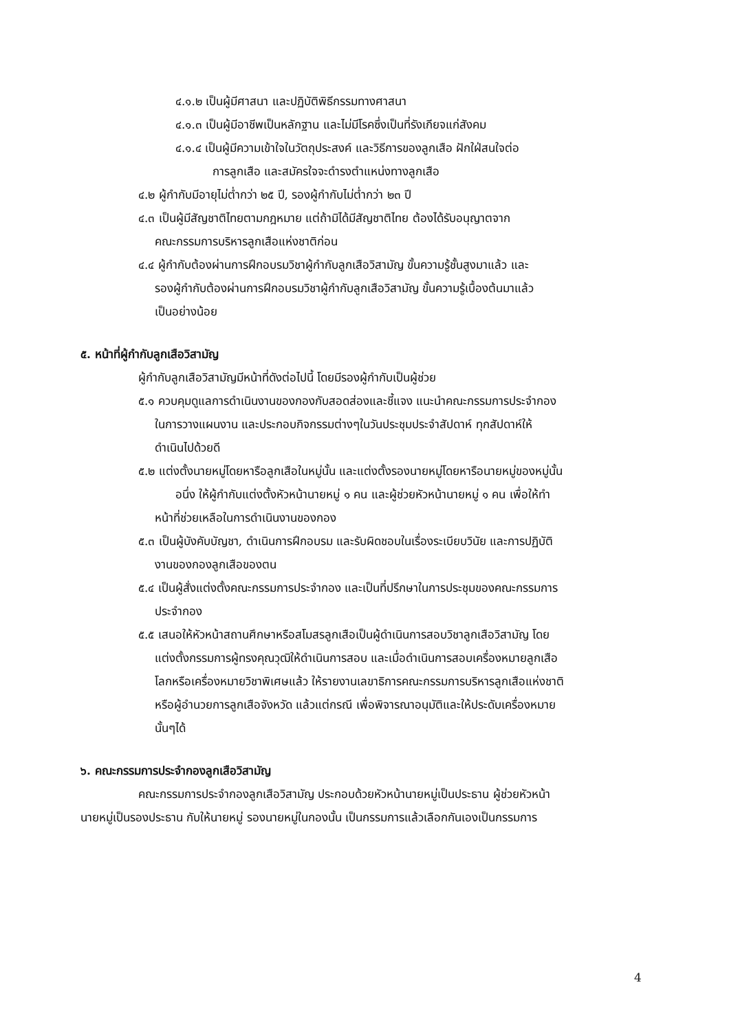๔.๑.๒ เป็นผู้มีศาสนา และปฏิบัติพิธีกรรมทางศาสนา
๔.๑.๓ เป็นผู้มีอาชีพเป็นหลักฐาน และไม่มีโรคซึ่งเป็นที่รังเกียจแก่สังคม
๔.๑.๔ เป็นผู้มีความเข้าใจในวัตถุประสงค์ และวิธีการของลูกเสือ ฝักใฝ่สนใจต่อ
การลูกเสือ และสมัครใจจะดำรงตำแหน่งทางลูกเสือ
๔.๒ ผู้กำกับมีอายุไม่ต่ำกว่า ๒๕ ปี, รองผู้กำกับไม่ต่ำกว่า ๒๓ ปี
๔.๓ เป็นผู้มีสัญชาติไทยตามกฎหมาย แต่ถ้ามิได้มีสัญชาติไทย ต้องได้รับอนุญาตจาก
คณะกรรมการบริหารลูกเสือแห่งชาติก่อน
๔.๔ ผู้กำกับต้องผ่านการฝึกอบรมวิชาผู้กำกับลูกเสือวิสามัญ ขั้นความรู้ชั้นสูงมาแล้ว และ
รองผู้กำกับต้องผ่านการฝึกอบรมวิชาผู้กำกับลูกเสือวิสามัญ ขั้นความรู้เบื้องต้นมาแล้ว
เป็นอย่างน้อย
๕. หน้าที่ผู้กำกับลูกเสือวิสามัญ
ผู้กำกับลูกเสือวิสามัญมีหน้าที่ดังต่อไปนี้ โดยมีรองผู้กำกับเป็นผู้ช่วย
๕.๑ ควบคุมดูแลการดำเนินงานของกองกับสอดส่องและชี้แจง แนะนำคณะกรรมการประจำกอง
ในการวางแผนงาน และประกอบกิจกรรมต่างๆในวันประชุมประจำสัปดาห์ ทุกสัปดาห์ให้
ดำเนินไปด้วยดี
๕.๒ แต่งตั้งนายหมู่โดยหารือลูกเสือในหมู่นั้น และแต่งตั้งรองนายหมู่โดยหารือนายหมู่ของหมู่นั้น
อนึ่ง ให้ผู้กำกับแต่งตั้งหัวหน้านายหมู่ ๑ คน และผู้ช่วยหัวหน้านายหมู่ ๑ คน เพื่อให้ทำ
หน้าที่ช่วยเหลือในการดำเนินงานของกอง
๕.๓ เป็นผู้บังคับบัญชา, ดำเนินการฝึกอบรม และรับผิดชอบในเรื่องระเบียบวินัย และการปฏิบัติ
งานของกองลูกเสือของตน
๕.๔ เป็นผู้สั่งแต่งตั้งคณะกรรมการประจำกอง และเป็นที่ปรึกษาในการประชุมของคณะกรรมการ
ประจำกอง
๕.๕ เสนอให้หัวหน้าสถานศึกษาหรือสโมสรลูกเสือเป็นผู้ดำเนินการสอบวิชาลูกเสือวิสามัญ โดย
แต่งตั้งกรรมการผู้ทรงคุณวุฒิให้ดำเนินการสอบ และเมื่อดำเนินการสอบเครื่องหมายลูกเสือ
โลกหรือเครื่องหมายวิชาพิเศษแล้ว ให้รายงานเลขาธิการคณะกรรมการบริหารลูกเสือแห่งชาติ
หรือผู้อำนวยการลูกเสือจังหวัด แล้วแต่กรณี เพื่อพิจารณาอนุมัติและให้ประดับเครื่องหมาย
นั้นๆได้
๖. คณะกรรมการประจำกองลูกเสือวิสามัญ
คณะกรรมการประจำกองลูกเสือวิสามัญ ประกอบด้วยหัวหน้านายหมู่เป็นประธาน ผู้ช่วยหัวหน้า
นายหมู่เป็นรองประธาน กับให้นายหมู่ รองนายหมู่ในกองนั้น เป็นกรรมการแล้วเลือกกันเองเป็นกรรมการ
4